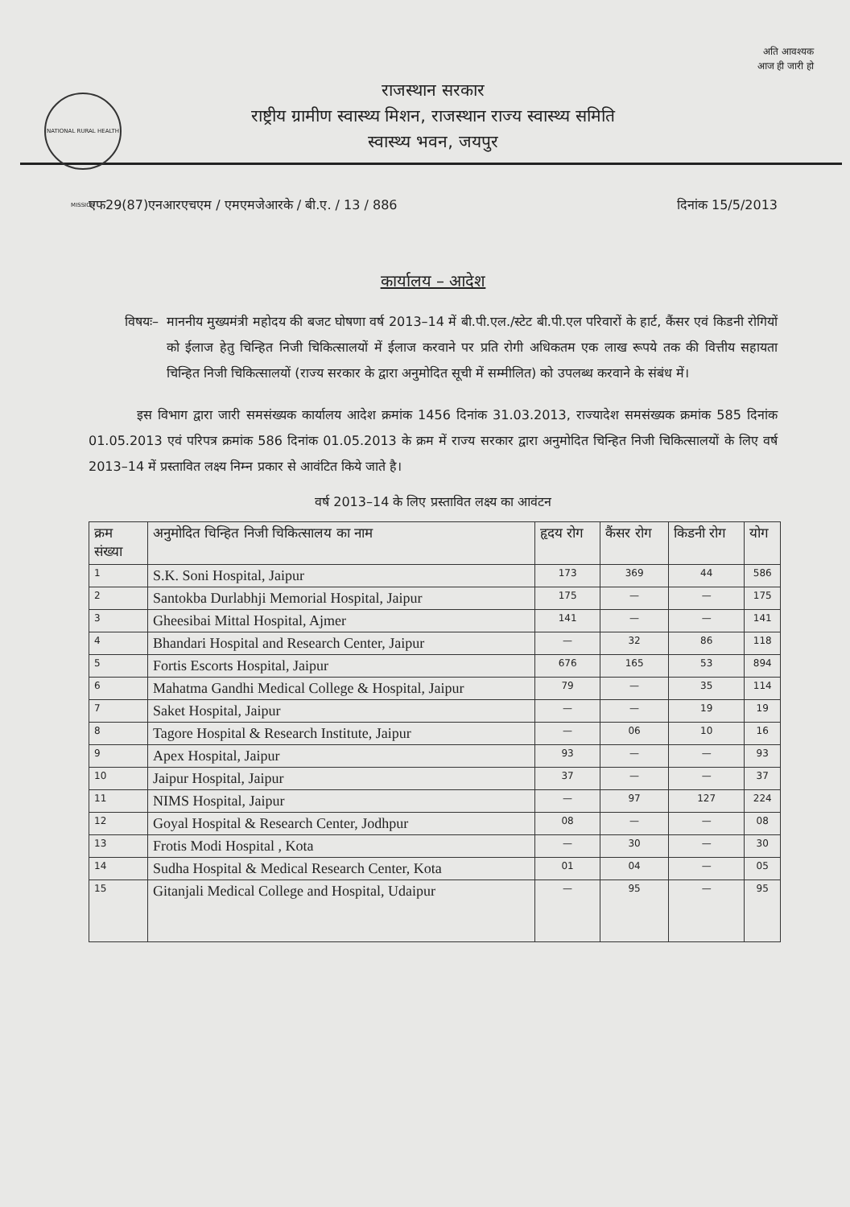अति आवश्यक
आज ही जारी हो
NATIONAL RURAL HEALTH MISSION
राजस्थान सरकार
राष्ट्रीय ग्रामीण स्वास्थ्य मिशन, राजस्थान राज्य स्वास्थ्य समिति
स्वास्थ्य भवन, जयपुर
एफ29(87)एनआरएचएम / एमएमजेआरके / बी.ए. / 13 / 886 दिनांक 15/5/2013
कार्यालय – आदेश
विषयः– माननीय मुख्यमंत्री महोदय की बजट घोषणा वर्ष 2013–14 में बी.पी.एल./स्टेट बी.पी.एल परिवारों के हार्ट, कैंसर एवं किडनी रोगियों को ईलाज हेतु चिन्हित निजी चिकित्सालयों में ईलाज करवाने पर प्रति रोगी अधिकतम एक लाख रूपये तक की वित्तीय सहायता चिन्हित निजी चिकित्सालयों (राज्य सरकार के द्वारा अनुमोदित सूची में सम्मीलित) को उपलब्ध करवाने के संबंध में।
इस विभाग द्वारा जारी समसंख्यक कार्यालय आदेश क्रमांक 1456 दिनांक 31.03.2013, राज्यादेश समसंख्यक क्रमांक 585 दिनांक 01.05.2013 एवं परिपत्र क्रमांक 586 दिनांक 01.05.2013 के क्रम में राज्य सरकार द्वारा अनुमोदित चिन्हित निजी चिकित्सालयों के लिए वर्ष 2013–14 में प्रस्तावित लक्ष्य निम्न प्रकार से आवंटित किये जाते है।
वर्ष 2013–14 के लिए प्रस्तावित लक्ष्य का आवंटन
| क्रम संख्या | अनुमोदित चिन्हित निजी चिकित्सालय का नाम | हृदय रोग | कैंसर रोग | किडनी रोग | योग |
| --- | --- | --- | --- | --- | --- |
| 1 | S.K. Soni Hospital, Jaipur | 173 | 369 | 44 | 586 |
| 2 | Santokba Durlabhji Memorial Hospital, Jaipur | 175 | — | — | 175 |
| 3 | Gheesibai Mittal Hospital, Ajmer | 141 | — | — | 141 |
| 4 | Bhandari Hospital and Research Center, Jaipur | — | 32 | 86 | 118 |
| 5 | Fortis Escorts Hospital, Jaipur | 676 | 165 | 53 | 894 |
| 6 | Mahatma Gandhi Medical College & Hospital, Jaipur | 79 | — | 35 | 114 |
| 7 | Saket Hospital, Jaipur | — | — | 19 | 19 |
| 8 | Tagore Hospital & Research Institute, Jaipur | — | 06 | 10 | 16 |
| 9 | Apex Hospital, Jaipur | 93 | — | — | 93 |
| 10 | Jaipur Hospital, Jaipur | 37 | — | — | 37 |
| 11 | NIMS Hospital, Jaipur | — | 97 | 127 | 224 |
| 12 | Goyal Hospital & Research Center, Jodhpur | 08 | — | — | 08 |
| 13 | Frotis Modi Hospital , Kota | — | 30 | — | 30 |
| 14 | Sudha Hospital & Medical Research Center, Kota | 01 | 04 | — | 05 |
| 15 | Gitanjali Medical College and Hospital, Udaipur | — | 95 | — | 95 |